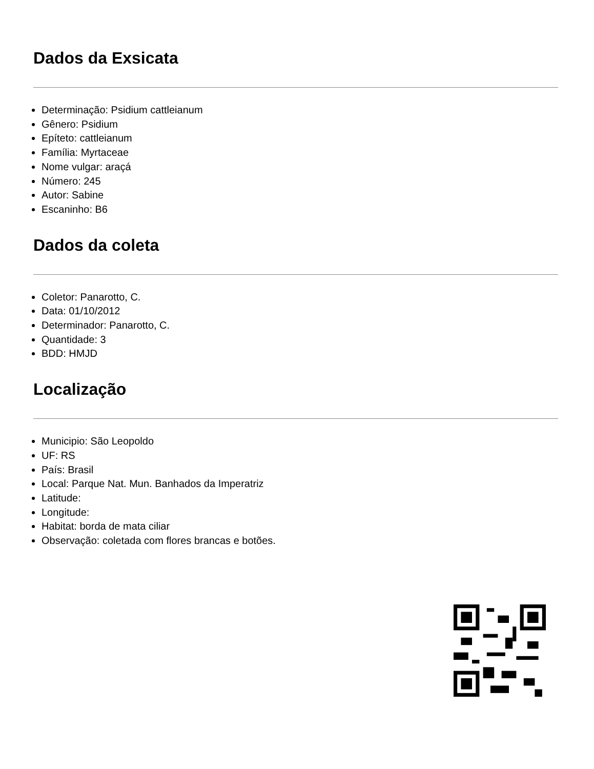Dados da Exsicata
Determinação: Psidium cattleianum
Gênero: Psidium
Epíteto: cattleianum
Família: Myrtaceae
Nome vulgar: araçá
Número: 245
Autor: Sabine
Escaninho: B6
Dados da coleta
Coletor: Panarotto, C.
Data: 01/10/2012
Determinador: Panarotto, C.
Quantidade: 3
BDD: HMJD
Localização
Municipio: São Leopoldo
UF: RS
País: Brasil
Local: Parque Nat. Mun. Banhados da Imperatriz
Latitude:
Longitude:
Habitat: borda de mata ciliar
Observação: coletada com flores brancas e botões.